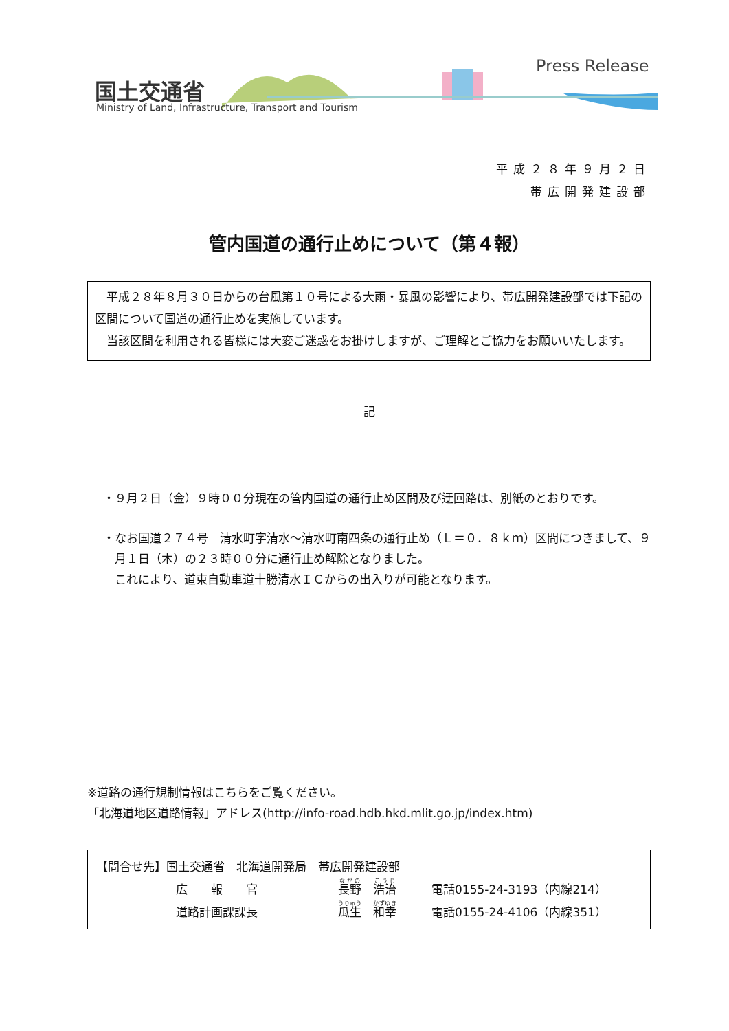国土交通省
Ministry of Land, Infrastructure, Transport and Tourism
Press Release
平成２８年９月２日
帯広開発建設部
管内国道の通行止めについて（第４報）
　平成２８年８月３０日からの台風第１０号による大雨・暴風の影響により、帯広開発建設部では下記の区間について国道の通行止めを実施しています。
　当該区間を利用される皆様には大変ご迷惑をお掛けしますが、ご理解とご協力をお願いいたします。
記
・９月２日（金）９時００分現在の管内国道の通行止め区間及び迂回路は、別紙のとおりです。
・なお国道２７４号　清水町字清水～清水町南四条の通行止め（Ｌ＝０．８ｋｍ）区間につきまして、９月１日（木）の２３時００分に通行止め解除となりました。
これにより、道東自動車道十勝清水ＩＣからの出入りが可能となります。
※道路の通行規制情報はこちらをご覧ください。
「北海道地区道路情報」アドレス(http://info-road.hdb.hkd.mlit.go.jp/index.htm)
【問合せ先】国土交通省　北海道開発局　帯広開発建設部
| | 広 報 官 | 長野 浩治 | 電話0155-24-3193（内線214） |
| | 道路計画課課長 | 瓜生 和幸 | 電話0155-24-4106（内線351） |